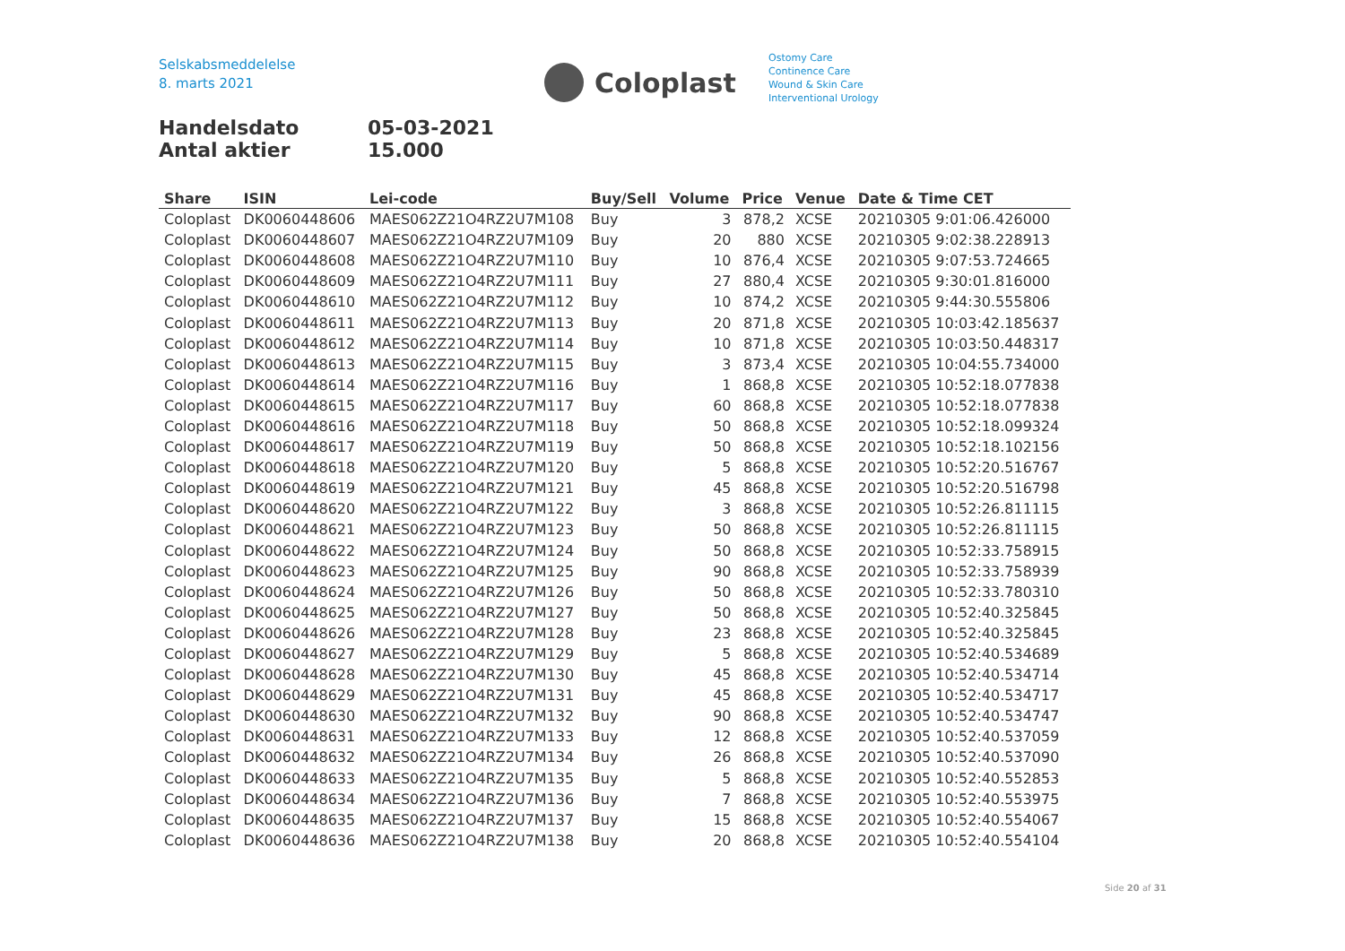Selskabsmeddelelse
8. marts 2021
Coloplast
Ostomy Care
Continence Care
Wound & Skin Care
Interventional Urology
Handelsdato 05-03-2021
Antal aktier 15.000
| Share | ISIN | Lei-code | Buy/Sell | Volume | Price | Venue | Date & Time CET |
| --- | --- | --- | --- | --- | --- | --- | --- |
| Coloplast | DK0060448606 | MAES062Z21O4RZ2U7M108 | Buy | 3 | 878,2 | XCSE | 20210305 9:01:06.426000 |
| Coloplast | DK0060448607 | MAES062Z21O4RZ2U7M109 | Buy | 20 | 880 | XCSE | 20210305 9:02:38.228913 |
| Coloplast | DK0060448608 | MAES062Z21O4RZ2U7M110 | Buy | 10 | 876,4 | XCSE | 20210305 9:07:53.724665 |
| Coloplast | DK0060448609 | MAES062Z21O4RZ2U7M111 | Buy | 27 | 880,4 | XCSE | 20210305 9:30:01.816000 |
| Coloplast | DK0060448610 | MAES062Z21O4RZ2U7M112 | Buy | 10 | 874,2 | XCSE | 20210305 9:44:30.555806 |
| Coloplast | DK0060448611 | MAES062Z21O4RZ2U7M113 | Buy | 20 | 871,8 | XCSE | 20210305 10:03:42.185637 |
| Coloplast | DK0060448612 | MAES062Z21O4RZ2U7M114 | Buy | 10 | 871,8 | XCSE | 20210305 10:03:50.448317 |
| Coloplast | DK0060448613 | MAES062Z21O4RZ2U7M115 | Buy | 3 | 873,4 | XCSE | 20210305 10:04:55.734000 |
| Coloplast | DK0060448614 | MAES062Z21O4RZ2U7M116 | Buy | 1 | 868,8 | XCSE | 20210305 10:52:18.077838 |
| Coloplast | DK0060448615 | MAES062Z21O4RZ2U7M117 | Buy | 60 | 868,8 | XCSE | 20210305 10:52:18.077838 |
| Coloplast | DK0060448616 | MAES062Z21O4RZ2U7M118 | Buy | 50 | 868,8 | XCSE | 20210305 10:52:18.099324 |
| Coloplast | DK0060448617 | MAES062Z21O4RZ2U7M119 | Buy | 50 | 868,8 | XCSE | 20210305 10:52:18.102156 |
| Coloplast | DK0060448618 | MAES062Z21O4RZ2U7M120 | Buy | 5 | 868,8 | XCSE | 20210305 10:52:20.516767 |
| Coloplast | DK0060448619 | MAES062Z21O4RZ2U7M121 | Buy | 45 | 868,8 | XCSE | 20210305 10:52:20.516798 |
| Coloplast | DK0060448620 | MAES062Z21O4RZ2U7M122 | Buy | 3 | 868,8 | XCSE | 20210305 10:52:26.811115 |
| Coloplast | DK0060448621 | MAES062Z21O4RZ2U7M123 | Buy | 50 | 868,8 | XCSE | 20210305 10:52:26.811115 |
| Coloplast | DK0060448622 | MAES062Z21O4RZ2U7M124 | Buy | 50 | 868,8 | XCSE | 20210305 10:52:33.758915 |
| Coloplast | DK0060448623 | MAES062Z21O4RZ2U7M125 | Buy | 90 | 868,8 | XCSE | 20210305 10:52:33.758939 |
| Coloplast | DK0060448624 | MAES062Z21O4RZ2U7M126 | Buy | 50 | 868,8 | XCSE | 20210305 10:52:33.780310 |
| Coloplast | DK0060448625 | MAES062Z21O4RZ2U7M127 | Buy | 50 | 868,8 | XCSE | 20210305 10:52:40.325845 |
| Coloplast | DK0060448626 | MAES062Z21O4RZ2U7M128 | Buy | 23 | 868,8 | XCSE | 20210305 10:52:40.325845 |
| Coloplast | DK0060448627 | MAES062Z21O4RZ2U7M129 | Buy | 5 | 868,8 | XCSE | 20210305 10:52:40.534689 |
| Coloplast | DK0060448628 | MAES062Z21O4RZ2U7M130 | Buy | 45 | 868,8 | XCSE | 20210305 10:52:40.534714 |
| Coloplast | DK0060448629 | MAES062Z21O4RZ2U7M131 | Buy | 45 | 868,8 | XCSE | 20210305 10:52:40.534717 |
| Coloplast | DK0060448630 | MAES062Z21O4RZ2U7M132 | Buy | 90 | 868,8 | XCSE | 20210305 10:52:40.534747 |
| Coloplast | DK0060448631 | MAES062Z21O4RZ2U7M133 | Buy | 12 | 868,8 | XCSE | 20210305 10:52:40.537059 |
| Coloplast | DK0060448632 | MAES062Z21O4RZ2U7M134 | Buy | 26 | 868,8 | XCSE | 20210305 10:52:40.537090 |
| Coloplast | DK0060448633 | MAES062Z21O4RZ2U7M135 | Buy | 5 | 868,8 | XCSE | 20210305 10:52:40.552853 |
| Coloplast | DK0060448634 | MAES062Z21O4RZ2U7M136 | Buy | 7 | 868,8 | XCSE | 20210305 10:52:40.553975 |
| Coloplast | DK0060448635 | MAES062Z21O4RZ2U7M137 | Buy | 15 | 868,8 | XCSE | 20210305 10:52:40.554067 |
| Coloplast | DK0060448636 | MAES062Z21O4RZ2U7M138 | Buy | 20 | 868,8 | XCSE | 20210305 10:52:40.554104 |
Side 20 af 31